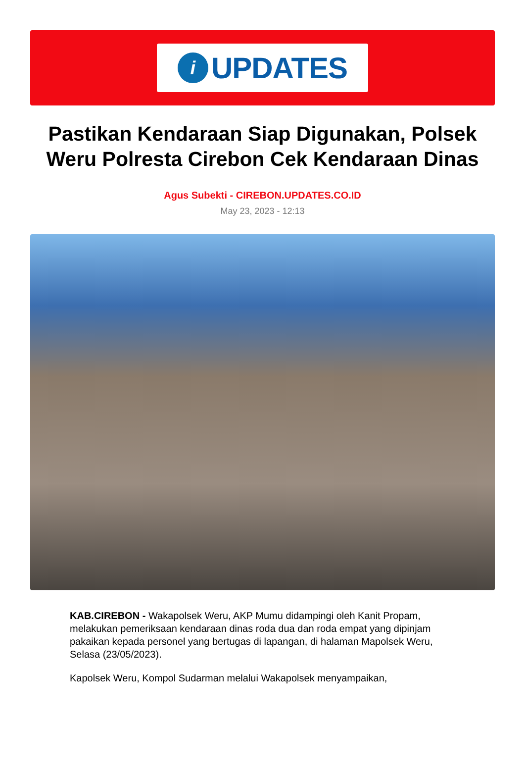i
UPDATES
Pastikan Kendaraan Siap Digunakan, Polsek Weru Polresta Cirebon Cek Kendaraan Dinas
Agus Subekti - CIREBON.UPDATES.CO.ID
May 23, 2023 - 12:13
KAB.CIREBON - Wakapolsek Weru, AKP Mumu didampingi oleh Kanit Propam, melakukan pemeriksaan kendaraan dinas roda dua dan roda empat yang dipinjam pakaikan kepada personel yang bertugas di lapangan, di halaman Mapolsek Weru, Selasa (23/05/2023).
Kapolsek Weru, Kompol Sudarman melalui Wakapolsek menyampaikan,